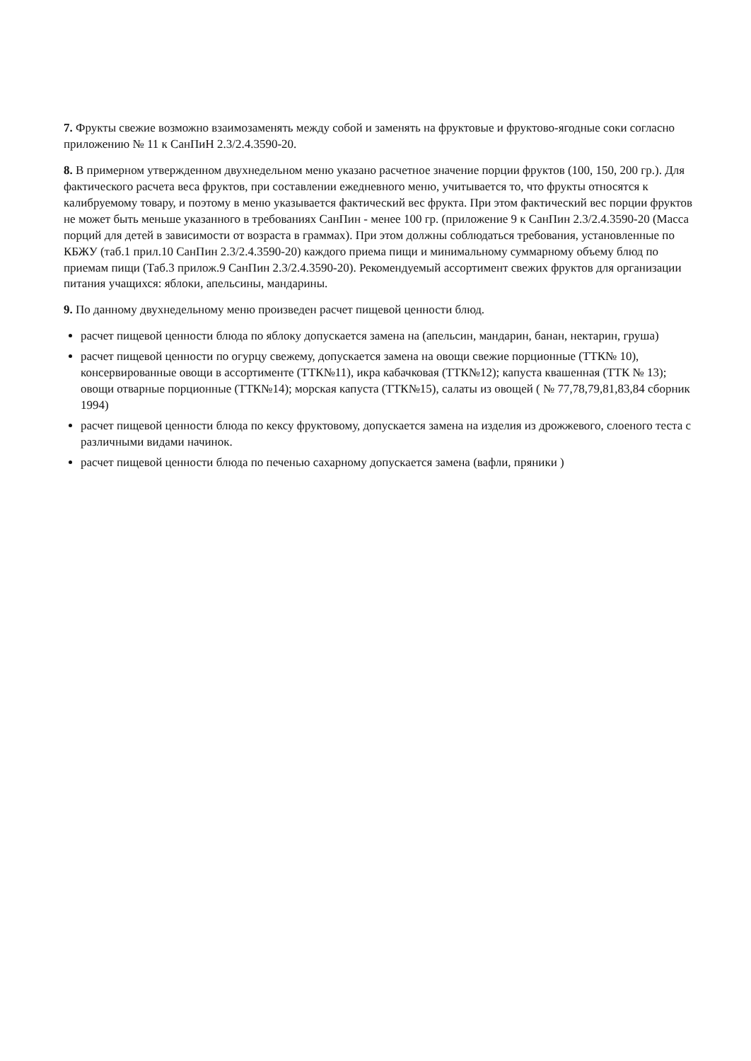7. Фрукты свежие возможно взаимозаменять между собой и заменять на фруктовые и фруктово-ягодные соки согласно приложению № 11 к СанПиН 2.3/2.4.3590-20.
8. В примерном утвержденном двухнедельном меню указано расчетное значение порции фруктов (100, 150, 200 гр.). Для фактического расчета веса фруктов, при составлении ежедневного меню, учитывается то, что фрукты относятся к калибруемому товару, и поэтому в меню указывается фактический вес фрукта. При этом фактический вес порции фруктов не может быть меньше указанного в требованиях СанПин - менее 100 гр. (приложение 9 к СанПин 2.3/2.4.3590-20 (Масса порций для детей в зависимости от возраста в граммах). При этом должны соблюдаться требования, установленные по КБЖУ (таб.1 прил.10 СанПин 2.3/2.4.3590-20) каждого приема пищи и минимальному суммарному объему блюд по приемам пищи (Таб.3 прилож.9 СанПин 2.3/2.4.3590-20). Рекомендуемый ассортимент свежих фруктов для организации питания учащихся: яблоки, апельсины, мандарины.
9. По данному двухнедельному меню произведен расчет пищевой ценности блюд.
расчет пищевой ценности блюда по яблоку допускается замена на (апельсин, мандарин, банан, нектарин, груша)
расчет пищевой ценности по огурцу свежему, допускается замена на овощи свежие порционные (ТТК№ 10), консервированные овощи в ассортименте (ТТК№11), икра кабачковая (ТТК№12); капуста квашенная (ТТК № 13); овощи отварные порционные (ТТК№14); морская капуста (ТТК№15), салаты из овощей ( № 77,78,79,81,83,84 сборник 1994)
расчет пищевой ценности блюда по кексу фруктовому, допускается замена на изделия из дрожжевого, слоеного теста с различными видами начинок.
расчет пищевой ценности блюда по печенью сахарному допускается замена (вафли, пряники )